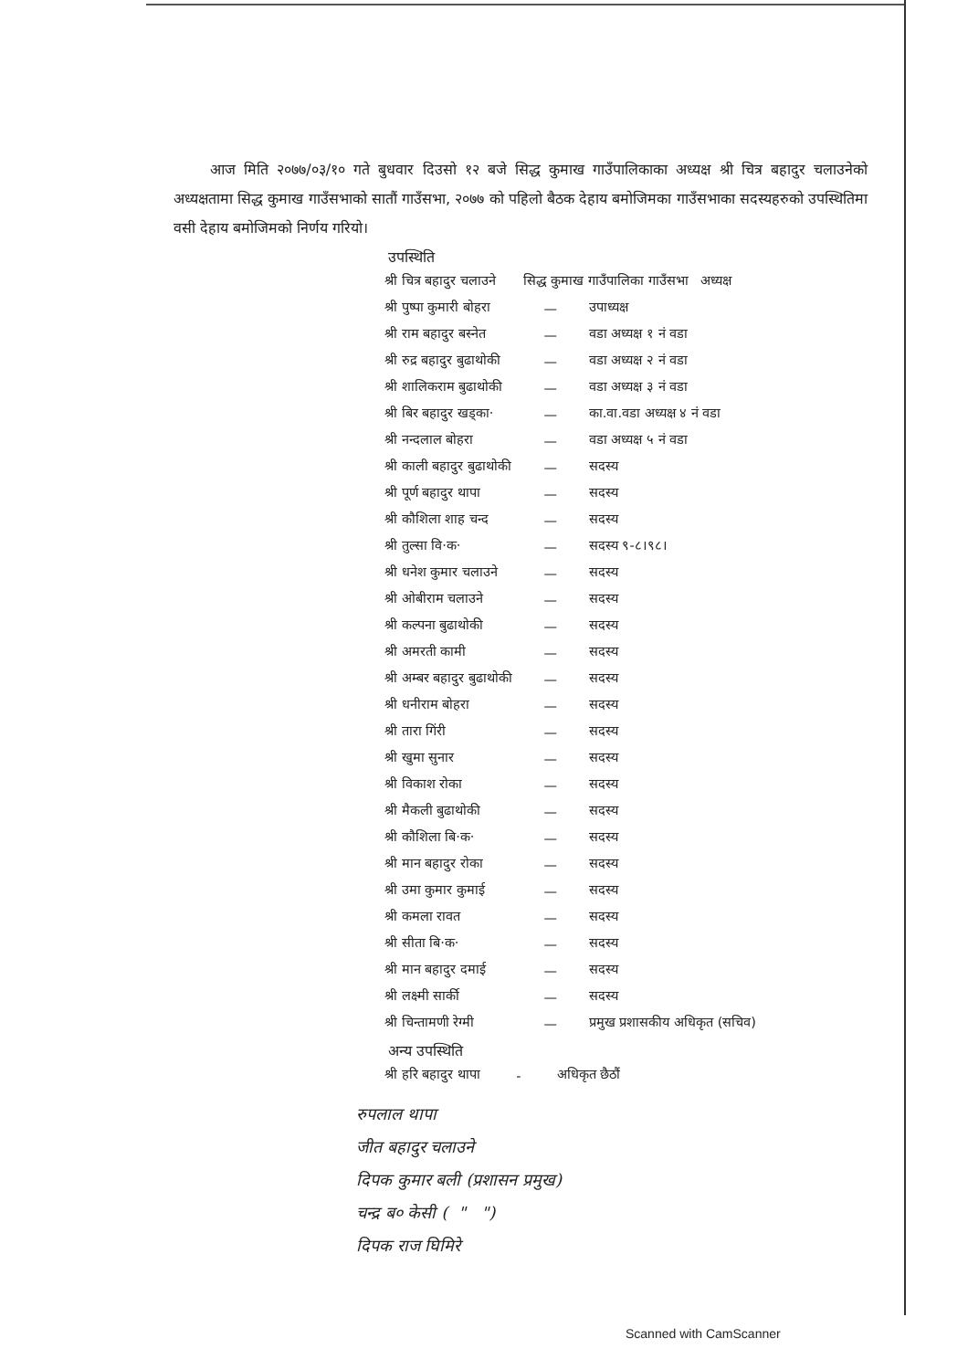आज मिति २०७७/०३/१० गते बुधवार दिउसो १२ बजे सिद्ध कुमाख गाउँपालिकाका अध्यक्ष श्री चित्र बहादुर चलाउनेको अध्यक्षतामा सिद्ध कुमाख गाउँसभाको सातौं गाउँसभा, २०७७ को पहिलो बैठक देहाय बमोजिमका गाउँसभाका सदस्यहरुको उपस्थितिमा वसी देहाय बमोजिमको निर्णय गरियो।
उपस्थिति
| श्री चित्र बहादुर चलाउने | सिद्ध कुमाख गाउँपालिका गाउँसभा अध्यक्ष | |
| श्री पुष्पा कुमारी बोहरा | — | उपाध्यक्ष |
| श्री राम बहादुर बस्नेत | — | वडा अध्यक्ष १ नं वडा |
| श्री रुद्र बहादुर बुढाथोकी | — | वडा अध्यक्ष २ नं वडा |
| श्री शालिकराम बुढाथोकी | — | वडा अध्यक्ष ३ नं वडा |
| श्री बिर बहादुर खड्का· | — | का.वा.वडा अध्यक्ष ४ नं वडा |
| श्री नन्दलाल बोहरा | — | वडा अध्यक्ष ५ नं वडा |
| श्री काली बहादुर बुढाथोकी | — | सदस्य |
| श्री पूर्ण बहादुर थापा | — | सदस्य |
| श्री कौशिला शाह चन्द | — | सदस्य |
| श्री तुल्सा वि·क· | — | सदस्य ९-८।९८। |
| श्री धनेश कुमार चलाउने | — | सदस्य |
| श्री ओबीराम चलाउने | — | सदस्य |
| श्री कल्पना बुढाथोकी | — | सदस्य |
| श्री अमरती कामी | — | सदस्य |
| श्री अम्बर बहादुर बुढाथोकी | — | सदस्य |
| श्री धनीराम बोहरा | — | सदस्य |
| श्री तारा गिंरी | — | सदस्य |
| श्री खुमा सुनार | — | सदस्य |
| श्री विकाश रोका | — | सदस्य |
| श्री मैकली बुढाथोकी | — | सदस्य |
| श्री कौशिला बि·क· | — | सदस्य |
| श्री मान बहादुर रोका | — | सदस्य |
| श्री उमा कुमार कुमाई | — | सदस्य |
| श्री कमला रावत | — | सदस्य |
| श्री सीता बि·क· | — | सदस्य |
| श्री मान बहादुर दमाई | — | सदस्य |
| श्री लक्ष्मी सार्की | — | सदस्य |
| श्री चिन्तामणी रेग्मी | — | प्रमुख प्रशासकीय अधिकृत (सचिव) |
अन्य उपस्थिति
| श्री हरि बहादुर थापा | - | अधिकृत छैठौं |
रुपलाल थापा
जीत बहादुर चलाउने
दिपक कुमार बली (प्रशासन प्रमुख)
चन्द्र ब० केसी ( " ")
दिपक राज घिमिरे
Scanned with CamScanner